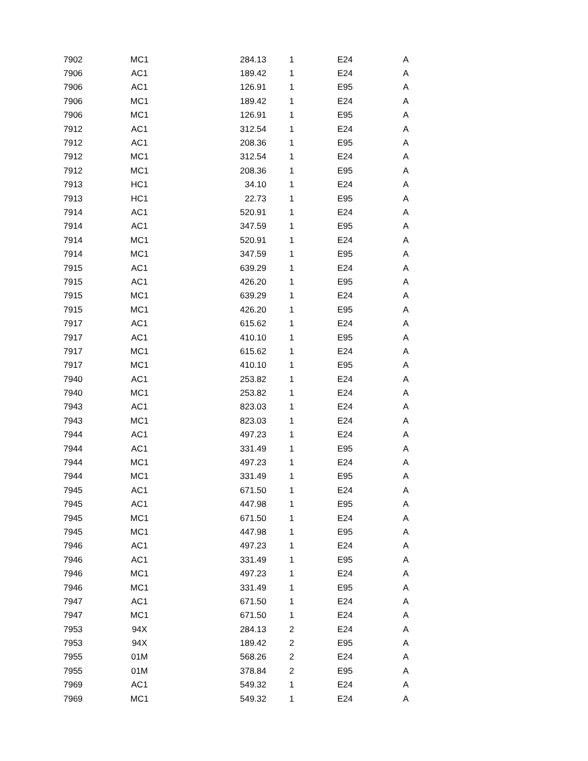| 7902 | MC1 | 284.13 | 1 | E24 | A |
| 7906 | AC1 | 189.42 | 1 | E24 | A |
| 7906 | AC1 | 126.91 | 1 | E95 | A |
| 7906 | MC1 | 189.42 | 1 | E24 | A |
| 7906 | MC1 | 126.91 | 1 | E95 | A |
| 7912 | AC1 | 312.54 | 1 | E24 | A |
| 7912 | AC1 | 208.36 | 1 | E95 | A |
| 7912 | MC1 | 312.54 | 1 | E24 | A |
| 7912 | MC1 | 208.36 | 1 | E95 | A |
| 7913 | HC1 | 34.10 | 1 | E24 | A |
| 7913 | HC1 | 22.73 | 1 | E95 | A |
| 7914 | AC1 | 520.91 | 1 | E24 | A |
| 7914 | AC1 | 347.59 | 1 | E95 | A |
| 7914 | MC1 | 520.91 | 1 | E24 | A |
| 7914 | MC1 | 347.59 | 1 | E95 | A |
| 7915 | AC1 | 639.29 | 1 | E24 | A |
| 7915 | AC1 | 426.20 | 1 | E95 | A |
| 7915 | MC1 | 639.29 | 1 | E24 | A |
| 7915 | MC1 | 426.20 | 1 | E95 | A |
| 7917 | AC1 | 615.62 | 1 | E24 | A |
| 7917 | AC1 | 410.10 | 1 | E95 | A |
| 7917 | MC1 | 615.62 | 1 | E24 | A |
| 7917 | MC1 | 410.10 | 1 | E95 | A |
| 7940 | AC1 | 253.82 | 1 | E24 | A |
| 7940 | MC1 | 253.82 | 1 | E24 | A |
| 7943 | AC1 | 823.03 | 1 | E24 | A |
| 7943 | MC1 | 823.03 | 1 | E24 | A |
| 7944 | AC1 | 497.23 | 1 | E24 | A |
| 7944 | AC1 | 331.49 | 1 | E95 | A |
| 7944 | MC1 | 497.23 | 1 | E24 | A |
| 7944 | MC1 | 331.49 | 1 | E95 | A |
| 7945 | AC1 | 671.50 | 1 | E24 | A |
| 7945 | AC1 | 447.98 | 1 | E95 | A |
| 7945 | MC1 | 671.50 | 1 | E24 | A |
| 7945 | MC1 | 447.98 | 1 | E95 | A |
| 7946 | AC1 | 497.23 | 1 | E24 | A |
| 7946 | AC1 | 331.49 | 1 | E95 | A |
| 7946 | MC1 | 497.23 | 1 | E24 | A |
| 7946 | MC1 | 331.49 | 1 | E95 | A |
| 7947 | AC1 | 671.50 | 1 | E24 | A |
| 7947 | MC1 | 671.50 | 1 | E24 | A |
| 7953 | 94X | 284.13 | 2 | E24 | A |
| 7953 | 94X | 189.42 | 2 | E95 | A |
| 7955 | 01M | 568.26 | 2 | E24 | A |
| 7955 | 01M | 378.84 | 2 | E95 | A |
| 7969 | AC1 | 549.32 | 1 | E24 | A |
| 7969 | MC1 | 549.32 | 1 | E24 | A |